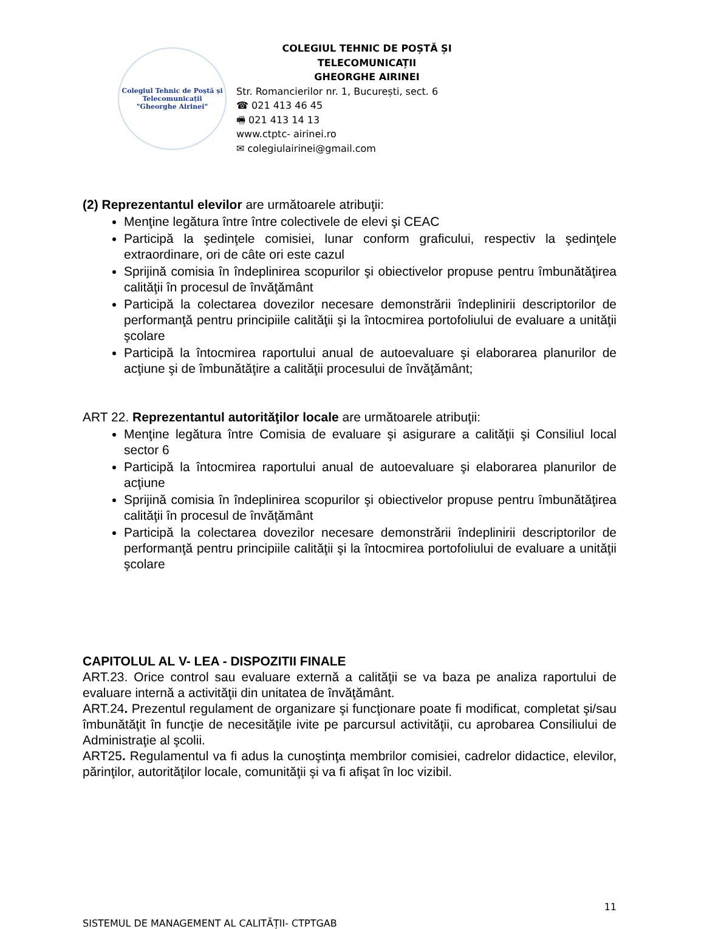Colegiul Tehnic de Poștă și Telecomunicații
"Gheorghe Airinei"
COLEGIUL TEHNIC DE POȘTĂ ȘI TELECOMUNICAȚII
GHEORGHE AIRINEI
Str. Romancierilor nr. 1, București, sect. 6
☎ 021 413 46 45
🖷 021 413 14 13
www.ctptc- airinei.ro
✉ colegiulairinei@gmail.com
(2) Reprezentantul elevilor are următoarele atribuţii:
Menţine legătura între între colectivele de elevi şi CEAC
Participă la şedinţele comisiei, lunar conform graficului, respectiv la şedinţele extraordinare, ori de câte ori este cazul
Sprijină comisia în îndeplinirea scopurilor şi obiectivelor propuse pentru îmbunătăţirea calităţii în procesul de învăţământ
Participă la colectarea dovezilor necesare demonstrării îndeplinirii descriptorilor de performanţă pentru principiile calităţii şi la întocmirea portofoliului de evaluare a unităţii şcolare
Participă la întocmirea raportului anual de autoevaluare şi elaborarea planurilor de acţiune şi de îmbunătăţire a calităţii procesului de învăţământ;
ART 22. Reprezentantul autorităţilor locale are următoarele atribuţii:
Menţine legătura între Comisia de evaluare şi asigurare a calităţii şi Consiliul local sector 6
Participă la întocmirea raportului anual de autoevaluare şi elaborarea planurilor de acţiune
Sprijină comisia în îndeplinirea scopurilor şi obiectivelor propuse pentru îmbunătăţirea calităţii în procesul de învăţământ
Participă la colectarea dovezilor necesare demonstrării îndeplinirii descriptorilor de performanţă pentru principiile calităţii şi la întocmirea portofoliului de evaluare a unităţii şcolare
CAPITOLUL AL V- LEA - DISPOZITII FINALE
ART.23. Orice control sau evaluare externă a calităţii se va baza pe analiza raportului de evaluare internă a activităţii din unitatea de învăţământ.
ART.24. Prezentul regulament de organizare şi funcţionare poate fi modificat, completat şi/sau îmbunătăţit în funcţie de necesităţile ivite pe parcursul activităţii, cu aprobarea Consiliului de Administraţie al şcolii.
ART25. Regulamentul va fi adus la cunoştinţa membrilor comisiei, cadrelor didactice, elevilor, părinţilor, autorităţilor locale, comunităţii şi va fi afişat în loc vizibil.
11
SISTEMUL DE MANAGEMENT AL CALITĂȚII- CTPTGAB